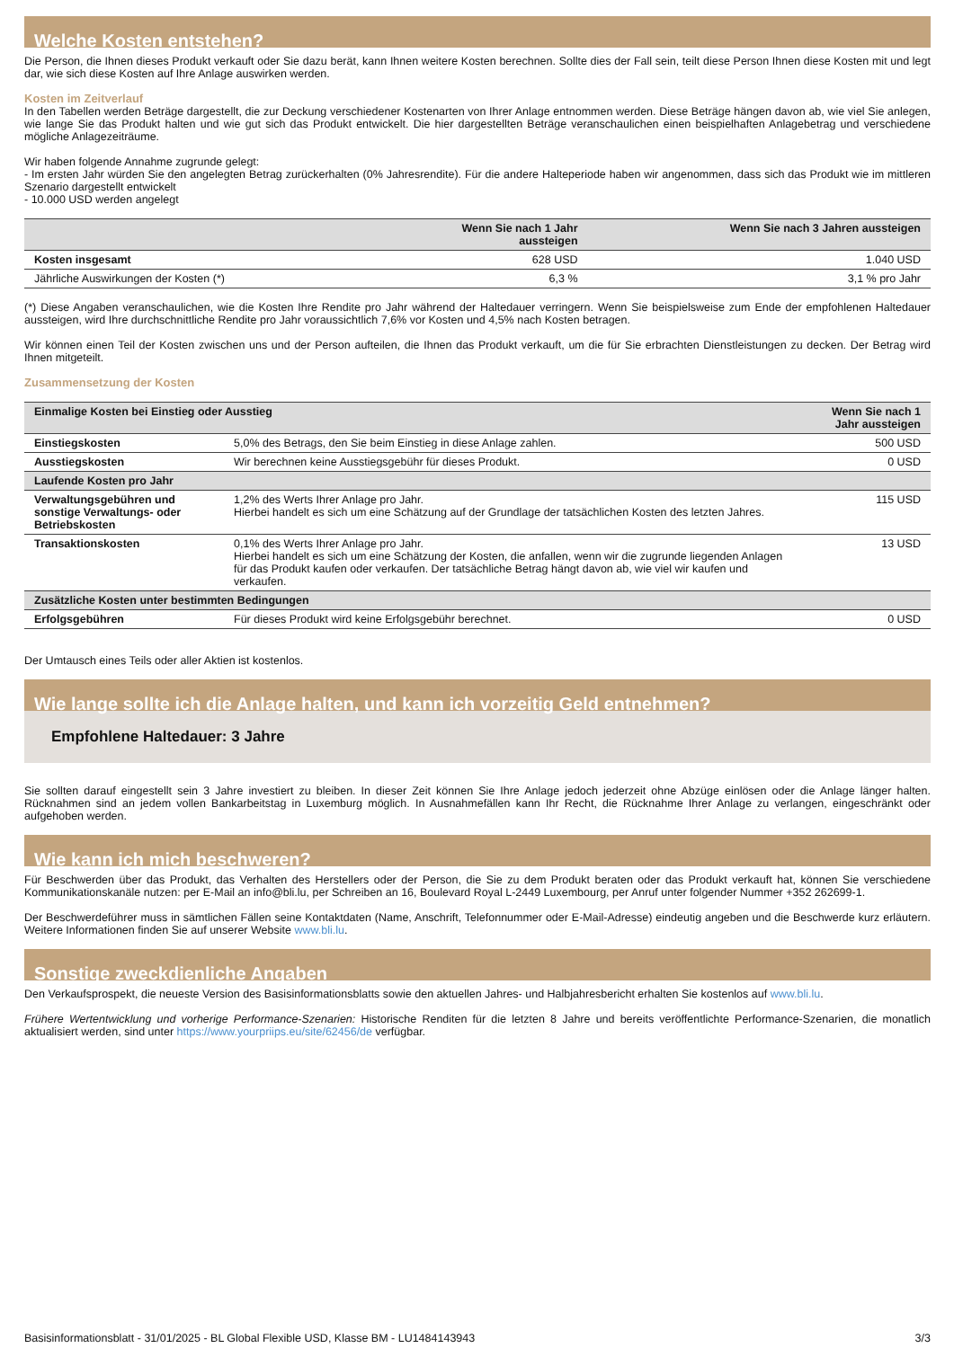Welche Kosten entstehen?
Die Person, die Ihnen dieses Produkt verkauft oder Sie dazu berät, kann Ihnen weitere Kosten berechnen. Sollte dies der Fall sein, teilt diese Person Ihnen diese Kosten mit und legt dar, wie sich diese Kosten auf Ihre Anlage auswirken werden.
Kosten im Zeitverlauf
In den Tabellen werden Beträge dargestellt, die zur Deckung verschiedener Kostenarten von Ihrer Anlage entnommen werden. Diese Beträge hängen davon ab, wie viel Sie anlegen, wie lange Sie das Produkt halten und wie gut sich das Produkt entwickelt. Die hier dargestellten Beträge veranschaulichen einen beispielhaften Anlagebetrag und verschiedene mögliche Anlagezeiträume.
Wir haben folgende Annahme zugrunde gelegt:
- Im ersten Jahr würden Sie den angelegten Betrag zurückerhalten (0% Jahresrendite). Für die andere Halteperiode haben wir angenommen, dass sich das Produkt wie im mittleren Szenario dargestellt entwickelt
- 10.000 USD werden angelegt
| | Wenn Sie nach 1 Jahr aussteigen | Wenn Sie nach 3 Jahren aussteigen |
| --- | --- | --- |
| Kosten insgesamt | 628 USD | 1.040 USD |
| Jährliche Auswirkungen der Kosten (*) | 6,3 % | 3,1 % pro Jahr |
(*) Diese Angaben veranschaulichen, wie die Kosten Ihre Rendite pro Jahr während der Haltedauer verringern. Wenn Sie beispielsweise zum Ende der empfohlenen Haltedauer aussteigen, wird Ihre durchschnittliche Rendite pro Jahr voraussichtlich 7,6% vor Kosten und 4,5% nach Kosten betragen.
Wir können einen Teil der Kosten zwischen uns und der Person aufteilen, die Ihnen das Produkt verkauft, um die für Sie erbrachten Dienstleistungen zu decken. Der Betrag wird Ihnen mitgeteilt.
Zusammensetzung der Kosten
| Einmalige Kosten bei Einstieg oder Ausstieg | | Wenn Sie nach 1 Jahr aussteigen |
| --- | --- | --- |
| Einstiegskosten | 5,0% des Betrags, den Sie beim Einstieg in diese Anlage zahlen. | 500 USD |
| Ausstiegskosten | Wir berechnen keine Ausstiegsgebühr für dieses Produkt. | 0 USD |
| Laufende Kosten pro Jahr | | |
| Verwaltungsgebühren und sonstige Verwaltungs- oder Betriebskosten | 1,2% des Werts Ihrer Anlage pro Jahr. Hierbei handelt es sich um eine Schätzung auf der Grundlage der tatsächlichen Kosten des letzten Jahres. | 115 USD |
| Transaktionskosten | 0,1% des Werts Ihrer Anlage pro Jahr. Hierbei handelt es sich um eine Schätzung der Kosten, die anfallen, wenn wir die zugrunde liegenden Anlagen für das Produkt kaufen oder verkaufen. Der tatsächliche Betrag hängt davon ab, wie viel wir kaufen und verkaufen. | 13 USD |
| Zusätzliche Kosten unter bestimmten Bedingungen | | |
| Erfolgsgebühren | Für dieses Produkt wird keine Erfolgsgebühr berechnet. | 0 USD |
Der Umtausch eines Teils oder aller Aktien ist kostenlos.
Wie lange sollte ich die Anlage halten, und kann ich vorzeitig Geld entnehmen?
Empfohlene Haltedauer: 3 Jahre
Sie sollten darauf eingestellt sein 3 Jahre investiert zu bleiben. In dieser Zeit können Sie Ihre Anlage jedoch jederzeit ohne Abzüge einlösen oder die Anlage länger halten. Rücknahmen sind an jedem vollen Bankarbeitstag in Luxemburg möglich. In Ausnahmefällen kann Ihr Recht, die Rücknahme Ihrer Anlage zu verlangen, eingeschränkt oder aufgehoben werden.
Wie kann ich mich beschweren?
Für Beschwerden über das Produkt, das Verhalten des Herstellers oder der Person, die Sie zu dem Produkt beraten oder das Produkt verkauft hat, können Sie verschiedene Kommunikationskanäle nutzen: per E-Mail an info@bli.lu, per Schreiben an 16, Boulevard Royal L-2449 Luxembourg, per Anruf unter folgender Nummer +352 262699-1.
Der Beschwerdeführer muss in sämtlichen Fällen seine Kontaktdaten (Name, Anschrift, Telefonnummer oder E-Mail-Adresse) eindeutig angeben und die Beschwerde kurz erläutern. Weitere Informationen finden Sie auf unserer Website www.bli.lu.
Sonstige zweckdienliche Angaben
Den Verkaufsprospekt, die neueste Version des Basisinformationsblatts sowie den aktuellen Jahres- und Halbjahresbericht erhalten Sie kostenlos auf www.bli.lu.
Frühere Wertentwicklung und vorherige Performance-Szenarien: Historische Renditen für die letzten 8 Jahre und bereits veröffentlichte Performance-Szenarien, die monatlich aktualisiert werden, sind unter https://www.yourpriips.eu/site/62456/de verfügbar.
Basisinformationsblatt - 31/01/2025 - BL Global Flexible USD, Klasse BM - LU1484143943 3/3